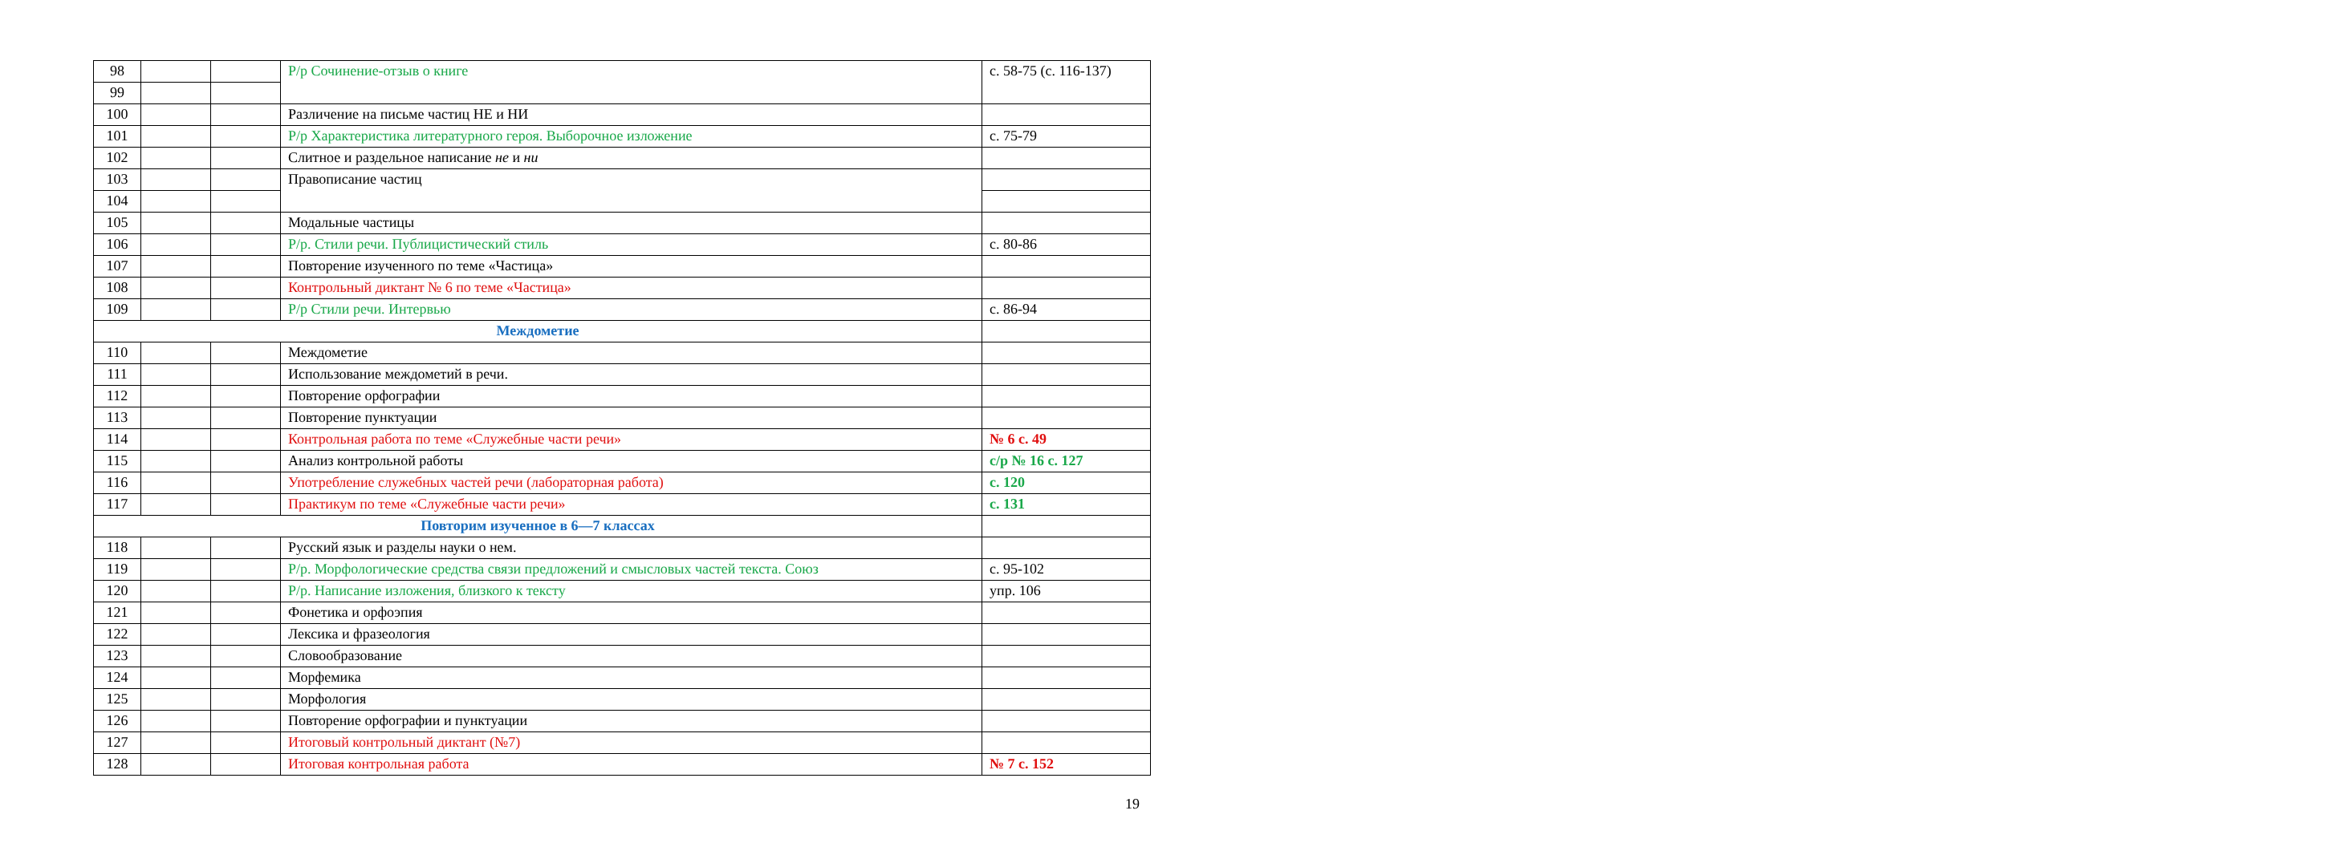| 98 | | | Р/р Сочинение-отзыв о книге | с. 58-75 (с. 116-137) |
| 99 | | | | |
| 100 | | | Различение на письме частиц НЕ и НИ | |
| 101 | | | Р/р Характеристика литературного героя. Выборочное изложение | с. 75-79 |
| 102 | | | Слитное и раздельное написание не и ни | |
| 103 | | | Правописание частиц | |
| 104 | | | | |
| 105 | | | Модальные частицы | |
| 106 | | | Р/р. Стили речи. Публицистический стиль | с. 80-86 |
| 107 | | | Повторение изученного по теме «Частица» | |
| 108 | | | Контрольный диктант № 6 по теме «Частица» | |
| 109 | | | Р/р Стили речи. Интервью | с. 86-94 |
| Междометие | | | | |
| 110 | | | Междометие | |
| 111 | | | Использование междометий в речи. | |
| 112 | | | Повторение орфографии | |
| 113 | | | Повторение пунктуации | |
| 114 | | | Контрольная работа по теме «Служебные части речи» | № 6 с. 49 |
| 115 | | | Анализ контрольной работы | с/р № 16 с. 127 |
| 116 | | | Употребление служебных частей речи (лабораторная работа) | с. 120 |
| 117 | | | Практикум по теме «Служебные части речи» | с. 131 |
| Повторим изученное в 6—7 классах | | | | |
| 118 | | | Русский язык и разделы науки о нем. | |
| 119 | | | Р/р. Морфологические средства связи предложений и смысловых частей текста. Союз | с. 95-102 |
| 120 | | | Р/р. Написание изложения, близкого к тексту | упр. 106 |
| 121 | | | Фонетика и орфоэпия | |
| 122 | | | Лексика и фразеология | |
| 123 | | | Словообразование | |
| 124 | | | Морфемика | |
| 125 | | | Морфология | |
| 126 | | | Повторение орфографии и пунктуации | |
| 127 | | | Итоговый контрольный диктант (№7) | |
| 128 | | | Итоговая контрольная работа | № 7 с. 152 |
19